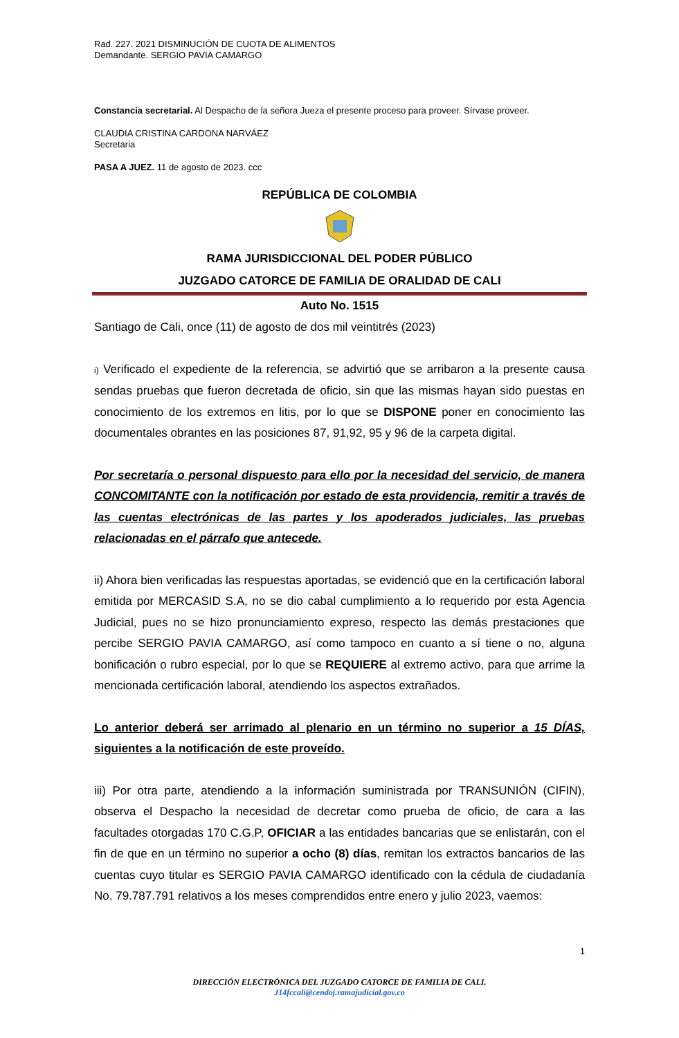Rad. 227. 2021 DISMINUCIÓN DE CUOTA DE ALIMENTOS
Demandante. SERGIO PAVIA CAMARGO
Constancia secretarial. Al Despacho de la señora Jueza el presente proceso para proveer. Sírvase proveer.
CLAUDIA CRISTINA CARDONA NARVÁEZ
Secretaria
PASA A JUEZ. 11 de agosto de 2023. ccc
REPÚBLICA DE COLOMBIA
RAMA JURISDICCIONAL DEL PODER PÚBLICO
JUZGADO CATORCE DE FAMILIA DE ORALIDAD DE CALI
Auto No. 1515
Santiago de Cali, once (11) de agosto de dos mil veintitrés (2023)
i) Verificado el expediente de la referencia, se advirtió que se arribaron a la presente causa sendas pruebas que fueron decretada de oficio, sin que las mismas hayan sido puestas en conocimiento de los extremos en litis, por lo que se DISPONE poner en conocimiento las documentales obrantes en las posiciones 87, 91,92, 95 y 96 de la carpeta digital.
Por secretaría o personal dispuesto para ello por la necesidad del servicio, de manera CONCOMITANTE con la notificación por estado de esta providencia, remitir a través de las cuentas electrónicas de las partes y los apoderados judiciales, las pruebas relacionadas en el párrafo que antecede.
ii) Ahora bien verificadas las respuestas aportadas, se evidenció que en la certificación laboral emitida por MERCASID S.A, no se dio cabal cumplimiento a lo requerido por esta Agencia Judicial, pues no se hizo pronunciamiento expreso, respecto las demás prestaciones que percibe SERGIO PAVIA CAMARGO, así como tampoco en cuanto a sí tiene o no, alguna bonificación o rubro especial, por lo que se REQUIERE al extremo activo, para que arrime la mencionada certificación laboral, atendiendo los aspectos extrañados.
Lo anterior deberá ser arrimado al plenario en un término no superior a 15 DÍAS, siguientes a la notificación de este proveído.
iii) Por otra parte, atendiendo a la información suministrada por TRANSUNIÓN (CIFIN), observa el Despacho la necesidad de decretar como prueba de oficio, de cara a las facultades otorgadas 170 C.G.P, OFICIAR a las entidades bancarias que se enlistarán, con el fin de que en un término no superior a ocho (8) días, remitan los extractos bancarios de las cuentas cuyo titular es SERGIO PAVIA CAMARGO identificado con la cédula de ciudadanía No. 79.787.791 relativos a los meses comprendidos entre enero y julio 2023, vaemos:
1
DIRECCIÓN ELECTRÓNICA DEL JUZGADO CATORCE DE FAMILIA DE CALI.
J14fccali@cendoj.ramajudicial.gov.co